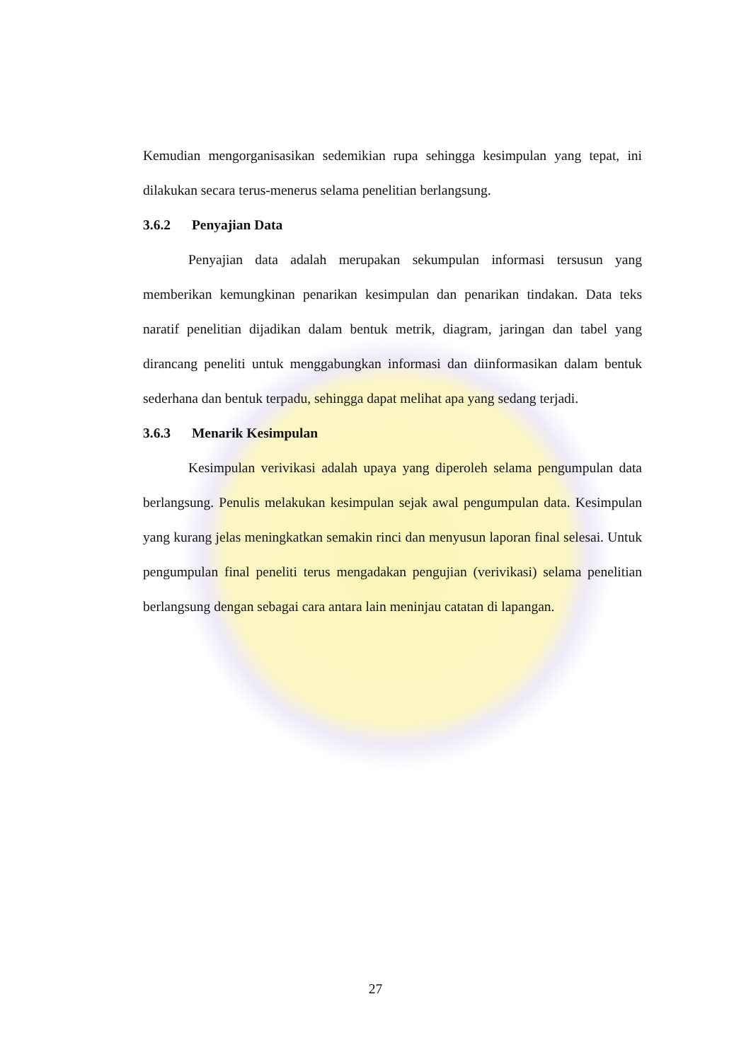Kemudian mengorganisasikan sedemikian rupa sehingga kesimpulan yang tepat, ini dilakukan secara terus-menerus selama penelitian berlangsung.
3.6.2 Penyajian Data
Penyajian data adalah merupakan sekumpulan informasi tersusun yang memberikan kemungkinan penarikan kesimpulan dan penarikan tindakan. Data teks naratif penelitian dijadikan dalam bentuk metrik, diagram, jaringan dan tabel yang dirancang peneliti untuk menggabungkan informasi dan diinformasikan dalam bentuk sederhana dan bentuk terpadu, sehingga dapat melihat apa yang sedang terjadi.
3.6.3 Menarik Kesimpulan
Kesimpulan verivikasi adalah upaya yang diperoleh selama pengumpulan data berlangsung. Penulis melakukan kesimpulan sejak awal pengumpulan data. Kesimpulan yang kurang jelas meningkatkan semakin rinci dan menyusun laporan final selesai. Untuk pengumpulan final peneliti terus mengadakan pengujian (verivikasi) selama penelitian berlangsung dengan sebagai cara antara lain meninjau catatan di lapangan.
27